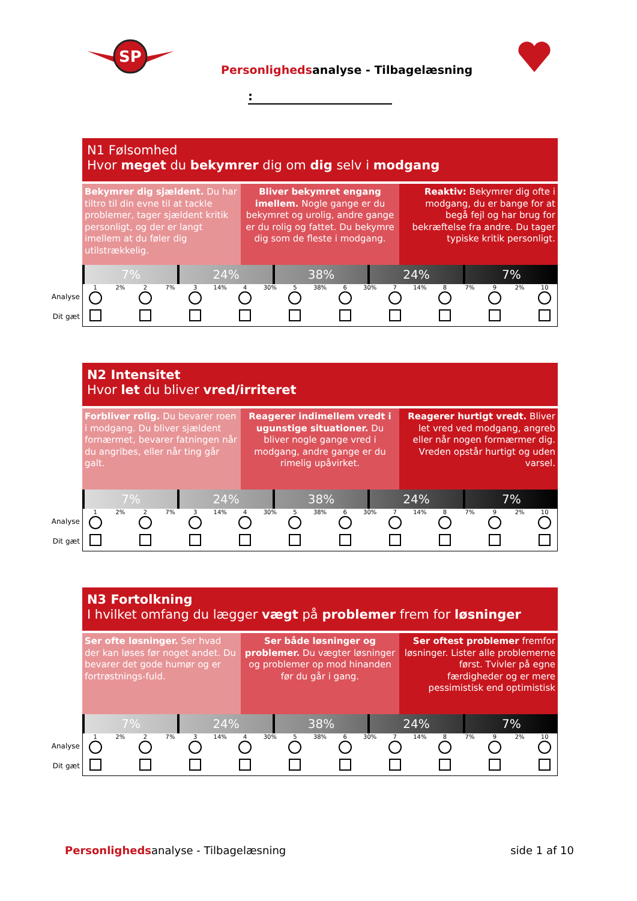SP
Personlighedsanalyse - Tilbagelæsning
:
N1 Følsomhed
Hvor meget du bekymrer dig om dig selv i modgang
Bekymrer dig sjældent. Du har tiltro til din evne til at tackle problemer, tager sjældent kritik personligt, og der er langt imellem at du føler dig utilstrækkelig.
Bliver bekymret engang imellem. Nogle gange er du bekymret og urolig, andre gange er du rolig og fattet. Du bekymre dig som de fleste i modgang.
Reaktiv: Bekymrer dig ofte i modgang, du er bange for at begå fejl og har brug for bekræftelse fra andre. Du tager typiske kritik personligt.
7% 24% 38% 24% 7%
Analyse
Dit gæt
1 2% 2 7% 3 14% 4 30% 5 38% 6 30% 7 14% 8 7% 9 2% 10
N2 Intensitet
Hvor let du bliver vred/irriteret
Forbliver rolig. Du bevarer roen i modgang. Du bliver sjældent fornærmet, bevarer fatningen når du angribes, eller når ting går galt.
Reagerer indimellem vredt i ugunstige situationer. Du bliver nogle gange vred i modgang, andre gange er du rimelig upåvirket.
Reagerer hurtigt vredt. Bliver let vred ved modgang, angreb eller når nogen formærmer dig. Vreden opstår hurtigt og uden varsel.
7% 24% 38% 24% 7%
Analyse
Dit gæt
1 2% 2 7% 3 14% 4 30% 5 38% 6 30% 7 14% 8 7% 9 2% 10
N3 Fortolkning
I hvilket omfang du lægger vægt på problemer frem for løsninger
Ser ofte løsninger. Ser hvad der kan løses før noget andet. Du bevarer det gode humør og er fortrøstnings-fuld.
Ser både løsninger og problemer. Du vægter løsninger og problemer op mod hinanden før du går i gang.
Ser oftest problemer fremfor løsninger. Lister alle problemerne først. Tvivler på egne færdigheder og er mere pessimistisk end optimistisk
7% 24% 38% 24% 7%
Analyse
Dit gæt
1 2% 2 7% 3 14% 4 30% 5 38% 6 30% 7 14% 8 7% 9 2% 10
Personlighedsanalyse - Tilbagelæsning
side 1 af 10